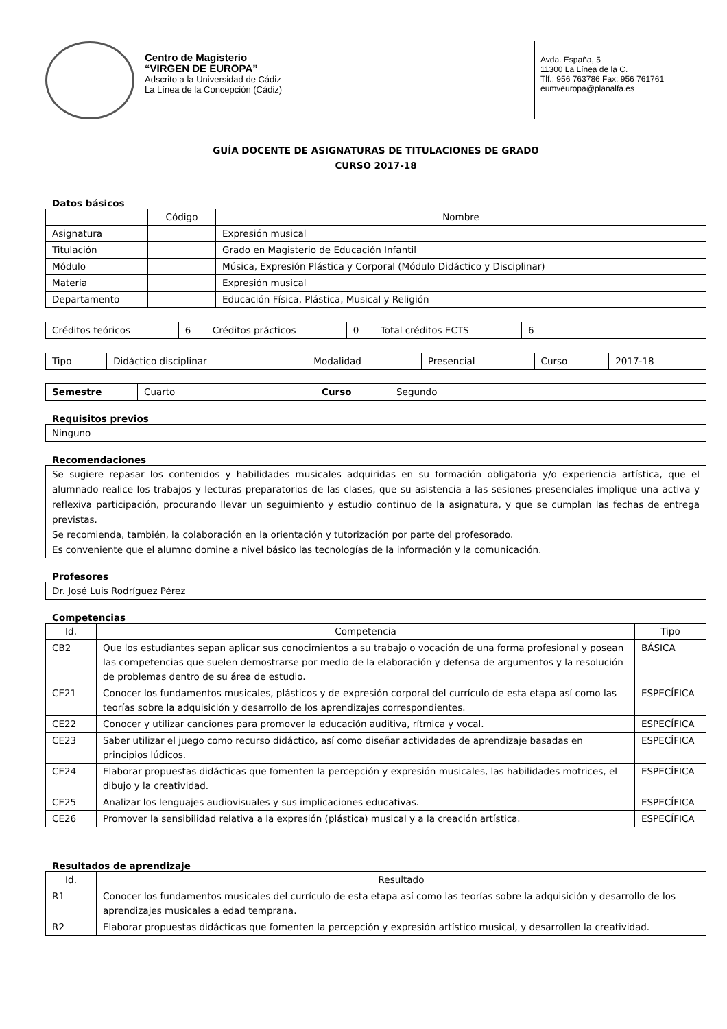Centro de Magisterio
“VIRGEN DE EUROPA”
Adscrito a la Universidad de Cádiz
La Línea de la Concepción (Cádiz)
Avda. España, 5
11300 La Línea de la C.
Tlf.: 956 763786 Fax: 956 761761
eumveuropa@planalfa.es
GUÍA DOCENTE DE ASIGNATURAS DE TITULACIONES DE GRADO
CURSO 2017-18
Datos básicos
| | Código | Nombre |
| --- | --- | --- |
| Asignatura | | Expresión musical |
| Titulación | | Grado en Magisterio de Educación Infantil |
| Módulo | | Música, Expresión Plástica y Corporal (Módulo Didáctico y Disciplinar) |
| Materia | | Expresión musical |
| Departamento | | Educación Física, Plástica, Musical y Religión |
| Créditos teóricos | 6 | Créditos prácticos | 0 | Total créditos ECTS | 6 |
| Tipo | Didáctico disciplinar | Modalidad | Presencial | Curso | 2017-18 |
| Semestre | Cuarto | Curso | Segundo |
Requisitos previos
Ninguno
Recomendaciones
Se sugiere repasar los contenidos y habilidades musicales adquiridas en su formación obligatoria y/o experiencia artística, que el alumnado realice los trabajos y lecturas preparatorios de las clases, que su asistencia a las sesiones presenciales implique una activa y reflexiva participación, procurando llevar un seguimiento y estudio continuo de la asignatura, y que se cumplan las fechas de entrega previstas.
Se recomienda, también, la colaboración en la orientación y tutorización por parte del profesorado.
Es conveniente que el alumno domine a nivel básico las tecnologías de la información y la comunicación.
Profesores
Dr. José Luis Rodríguez Pérez
Competencias
| Id. | Competencia | Tipo |
| --- | --- | --- |
| CB2 | Que los estudiantes sepan aplicar sus conocimientos a su trabajo o vocación de una forma profesional y posean las competencias que suelen demostrarse por medio de la elaboración y defensa de argumentos y la resolución de problemas dentro de su área de estudio. | BÁSICA |
| CE21 | Conocer los fundamentos musicales, plásticos y de expresión corporal del currículo de esta etapa así como las teorías sobre la adquisición y desarrollo de los aprendizajes correspondientes. | ESPECÍFICA |
| CE22 | Conocer y utilizar canciones para promover la educación auditiva, rítmica y vocal. | ESPECÍFICA |
| CE23 | Saber utilizar el juego como recurso didáctico, así como diseñar actividades de aprendizaje basadas en principios lúdicos. | ESPECÍFICA |
| CE24 | Elaborar propuestas didácticas que fomenten la percepción y expresión musicales, las habilidades motrices, el dibujo y la creatividad. | ESPECÍFICA |
| CE25 | Analizar los lenguajes audiovisuales y sus implicaciones educativas. | ESPECÍFICA |
| CE26 | Promover la sensibilidad relativa a la expresión (plástica) musical y a la creación artística. | ESPECÍFICA |
Resultados de aprendizaje
| Id. | Resultado |
| --- | --- |
| R1 | Conocer los fundamentos musicales del currículo de esta etapa así como las teorías sobre la adquisición y desarrollo de los aprendizajes musicales a edad temprana. |
| R2 | Elaborar propuestas didácticas que fomenten la percepción y expresión artístico musical, y desarrollen la creatividad. |